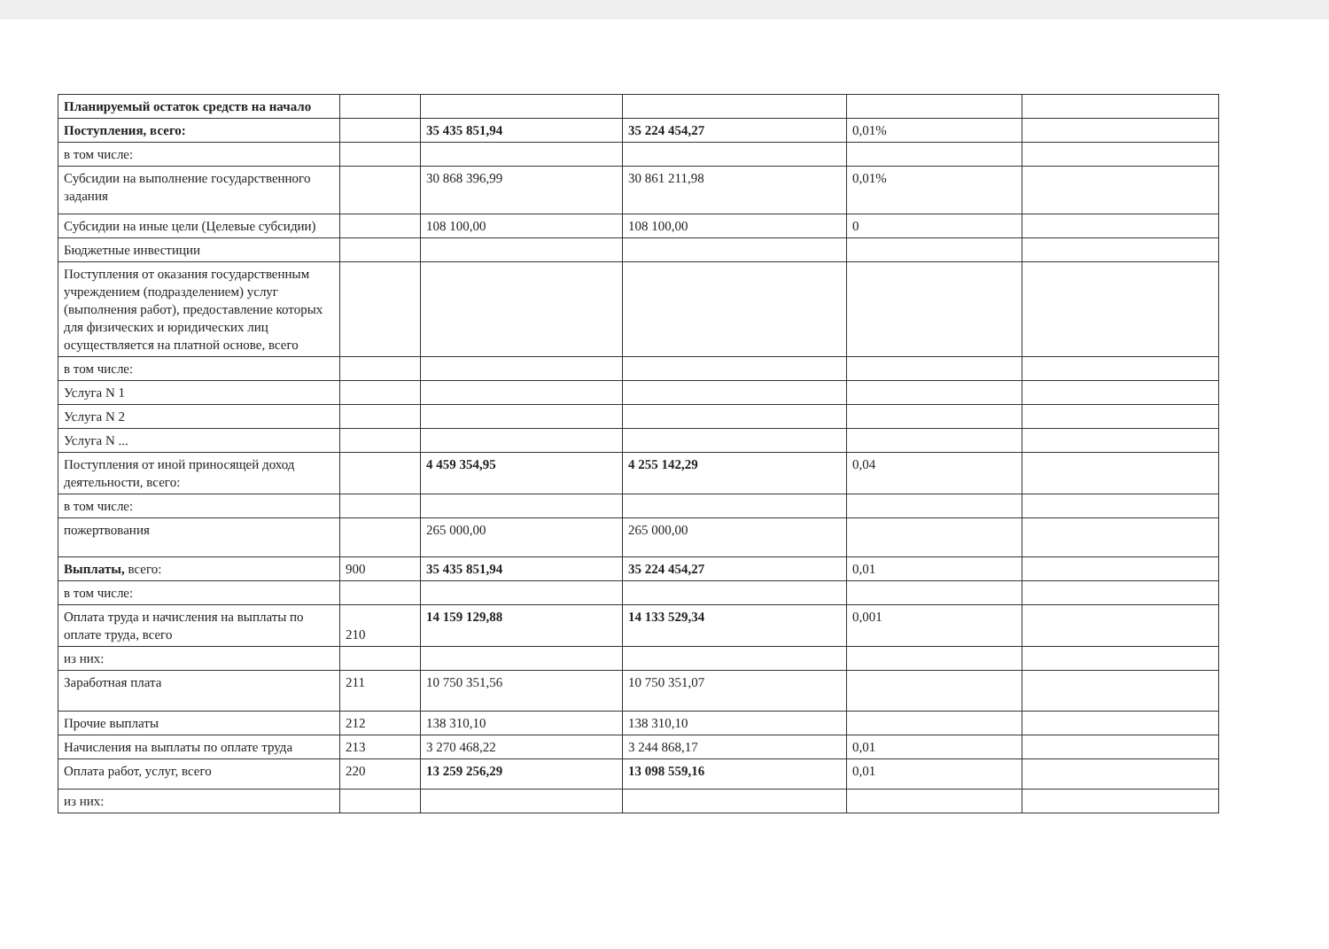| Планируемый остаток средств на начало | | | | | |
| Поступления, всего: | | 35 435 851,94 | 35 224 454,27 | 0,01% | |
| в том числе: | | | | | |
| Субсидии на выполнение государственного задания | | 30 868 396,99 | 30 861 211,98 | 0,01% | |
| Субсидии на иные цели (Целевые субсидии) | | 108 100,00 | 108 100,00 | 0 | |
| Бюджетные инвестиции | | | | | |
| Поступления от оказания государственным учреждением (подразделением) услуг (выполнения работ), предоставление которых для физических и юридических лиц осуществляется на платной основе, всего | | | | | |
| в том числе: | | | | | |
| Услуга N 1 | | | | | |
| Услуга N 2 | | | | | |
| Услуга N ... | | | | | |
| Поступления от иной приносящей доход деятельности, всего: | | 4 459 354,95 | 4 255 142,29 | 0,04 | |
| в том числе: | | | | | |
| пожертвования | | 265 000,00 | 265 000,00 | | |
| Выплаты, всего: | 900 | 35 435 851,94 | 35 224 454,27 | 0,01 | |
| в том числе: | | | | | |
| Оплата труда и начисления на выплаты по оплате труда, всего | 210 | 14 159 129,88 | 14 133 529,34 | 0,001 | |
| из них: | | | | | |
| Заработная плата | 211 | 10 750 351,56 | 10 750 351,07 | | |
| Прочие выплаты | 212 | 138 310,10 | 138 310,10 | | |
| Начисления на выплаты по оплате труда | 213 | 3 270 468,22 | 3 244 868,17 | 0,01 | |
| Оплата работ, услуг, всего | 220 | 13 259 256,29 | 13 098 559,16 | 0,01 | |
| из них: | | | | | |